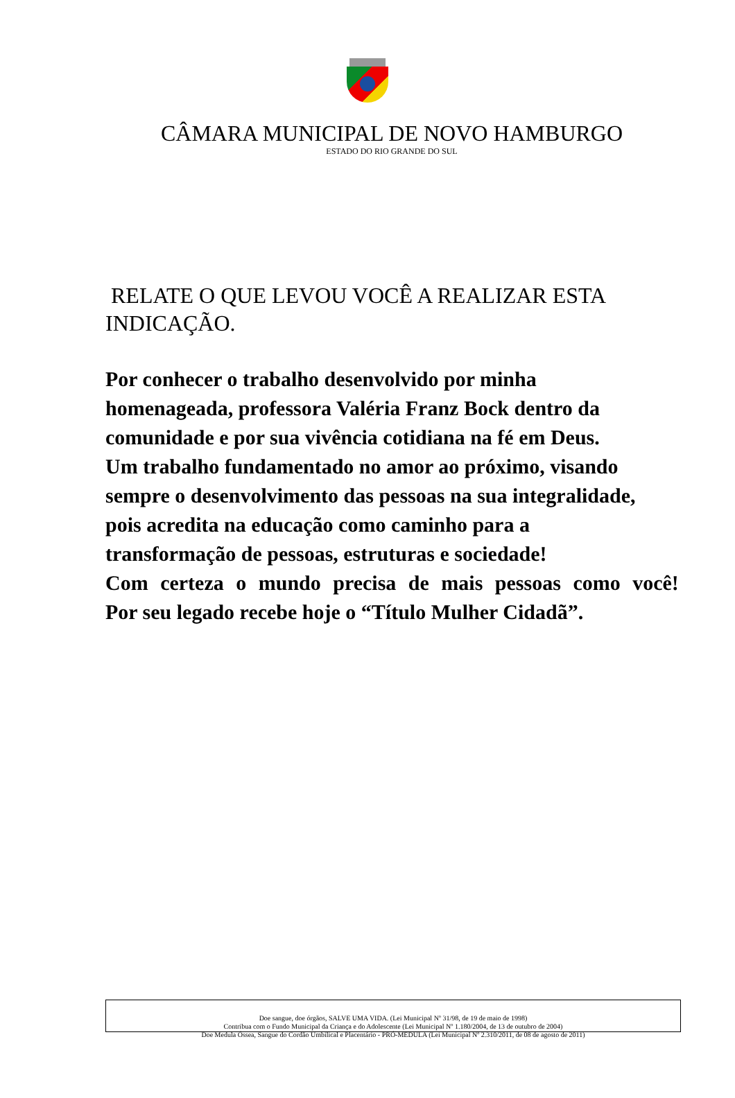CÂMARA MUNICIPAL DE NOVO HAMBURGO
ESTADO DO RIO GRANDE DO SUL
RELATE O QUE LEVOU VOCÊ A REALIZAR ESTA INDICAÇÃO.
Por conhecer o trabalho desenvolvido por minha
homenageada, professora Valéria Franz Bock dentro da
comunidade e por sua vivência cotidiana na fé em Deus.
Um trabalho fundamentado no amor ao próximo, visando
sempre o desenvolvimento das pessoas na sua integralidade,
pois acredita na educação como caminho para a
transformação de pessoas, estruturas e sociedade!
Com certeza o mundo precisa de mais pessoas como você!
Por seu legado recebe hoje o “Título Mulher Cidadã”.
Doe sangue, doe órgãos, SALVE UMA VIDA. (Lei Municipal Nº 31/98, de 19 de maio de 1998)
Contribua com o Fundo Municipal da Criança e do Adolescente (Lei Municipal Nº 1.180/2004, de 13 de outubro de 2004)
Doe Medula Óssea, Sangue do Cordão Umbilical e Placentário - PRÓ-MEDULA (Lei Municipal Nº 2.310/2011, de 08 de agosto de 2011)